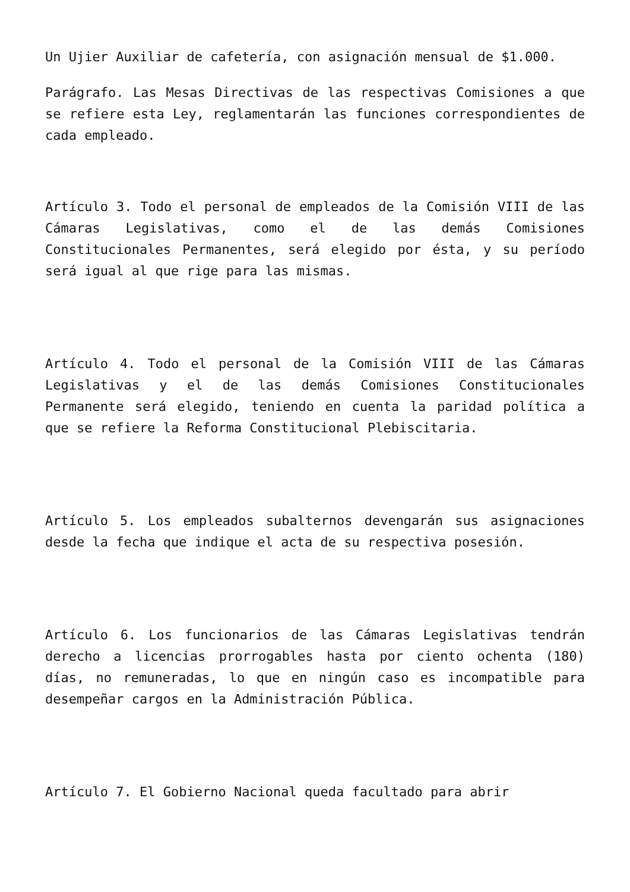Un Ujier Auxiliar de cafetería, con asignación mensual de $1.000.
Parágrafo. Las Mesas Directivas de las respectivas Comisiones a que se refiere esta Ley, reglamentarán las funciones correspondientes de cada empleado.
Artículo 3. Todo el personal de empleados de la Comisión VIII de las Cámaras Legislativas, como el de las demás Comisiones Constitucionales Permanentes, será elegido por ésta, y su período será igual al que rige para las mismas.
Artículo 4. Todo el personal de la Comisión VIII de las Cámaras Legislativas y el de las demás Comisiones Constitucionales Permanente será elegido, teniendo en cuenta la paridad política a que se refiere la Reforma Constitucional Plebiscitaria.
Artículo 5. Los empleados subalternos devengarán sus asignaciones desde la fecha que indique el acta de su respectiva posesión.
Artículo 6. Los funcionarios de las Cámaras Legislativas tendrán derecho a licencias prorrogables hasta por ciento ochenta (180) días, no remuneradas, lo que en ningún caso es incompatible para desempeñar cargos en la Administración Pública.
Artículo 7. El Gobierno Nacional queda facultado para abrir